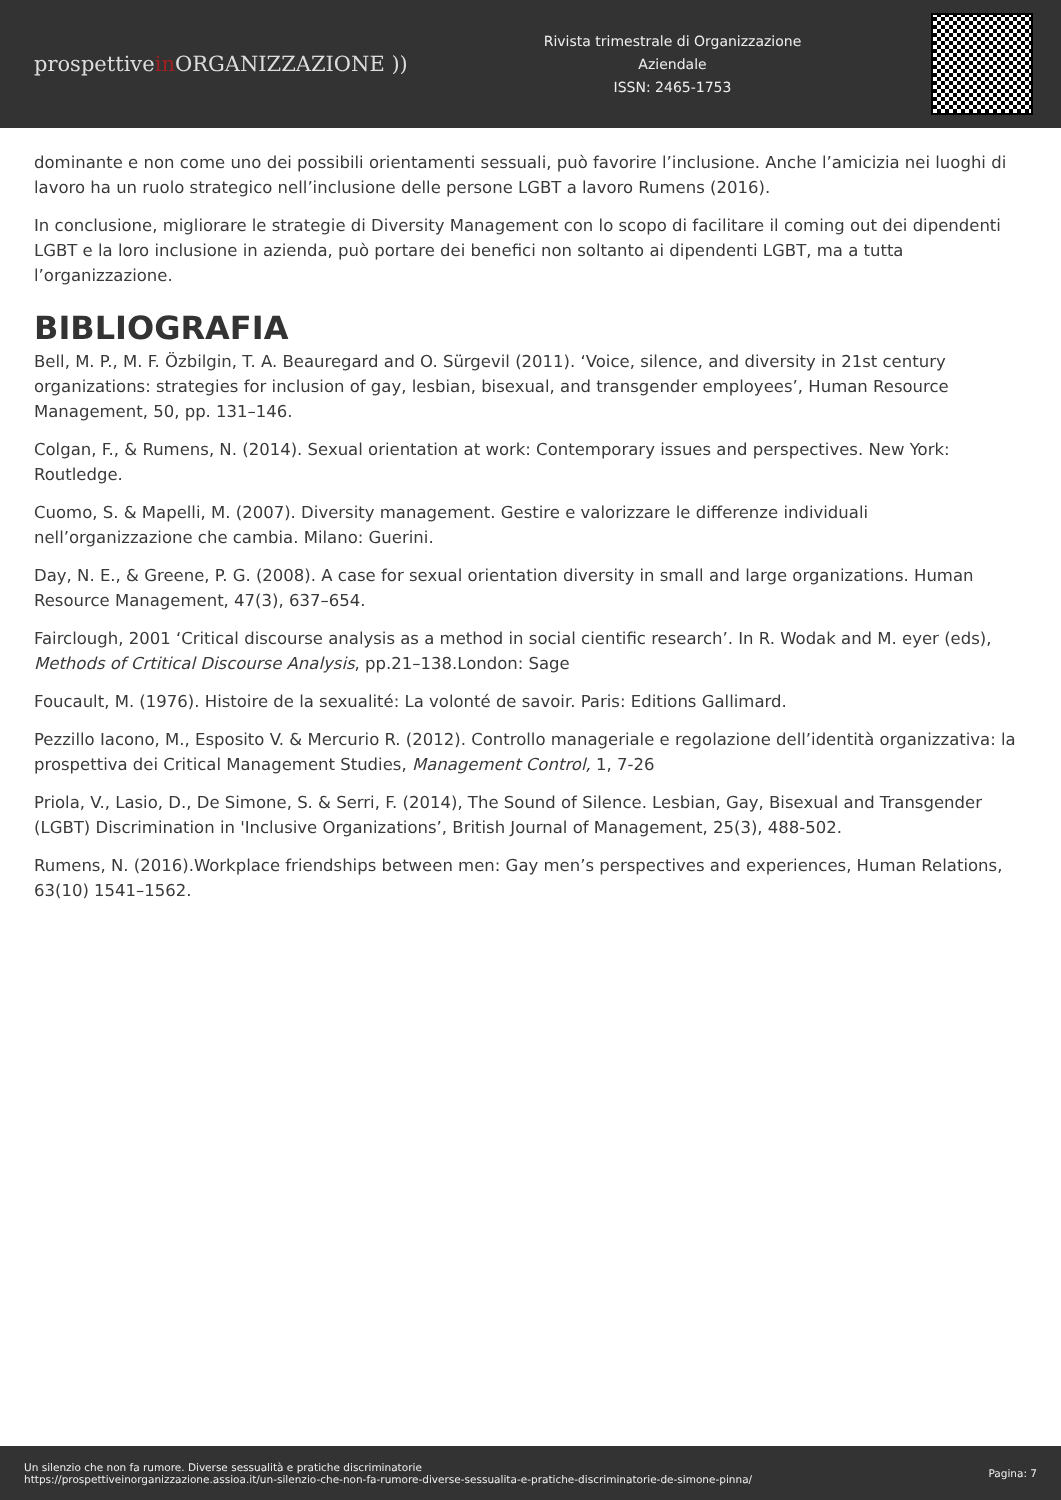prospettivein ORGANIZZAZIONE ))
Rivista trimestrale di Organizzazione
Aziendale
ISSN: 2465-1753
dominante e non come uno dei possibili orientamenti sessuali, può favorire l’inclusione. Anche l’amicizia nei luoghi di lavoro ha un ruolo strategico nell’inclusione delle persone LGBT a lavoro Rumens (2016).
In conclusione, migliorare le strategie di Diversity Management con lo scopo di facilitare il coming out dei dipendenti LGBT e la loro inclusione in azienda, può portare dei benefici non soltanto ai dipendenti LGBT, ma a tutta l’organizzazione.
BIBLIOGRAFIA
Bell, M. P., M. F. Özbilgin, T. A. Beauregard and O. Sürgevil (2011). ‘Voice, silence, and diversity in 21st century organizations: strategies for inclusion of gay, lesbian, bisexual, and transgender employees’, Human Resource Management, 50, pp. 131–146.
Colgan, F., & Rumens, N. (2014). Sexual orientation at work: Contemporary issues and perspectives. New York: Routledge.
Cuomo, S. & Mapelli, M. (2007). Diversity management. Gestire e valorizzare le differenze individuali nell’organizzazione che cambia. Milano: Guerini.
Day, N. E., & Greene, P. G. (2008). A case for sexual orientation diversity in small and large organizations. Human Resource Management, 47(3), 637–654.
Fairclough, 2001 ‘Critical discourse analysis as a method in social cientific research’. In R. Wodak and M. eyer (eds), Methods of Crtitical Discourse Analysis, pp.21–138.London: Sage
Foucault, M. (1976). Histoire de la sexualité: La volonté de savoir. Paris: Editions Gallimard.
Pezzillo Iacono, M., Esposito V. & Mercurio R. (2012). Controllo manageriale e regolazione dell’identità organizzativa: la prospettiva dei Critical Management Studies, Management Control, 1, 7-26
Priola, V., Lasio, D., De Simone, S. & Serri, F. (2014), The Sound of Silence. Lesbian, Gay, Bisexual and Transgender (LGBT) Discrimination in 'Inclusive Organizations’, British Journal of Management, 25(3), 488-502.
Rumens, N. (2016).Workplace friendships between men: Gay men’s perspectives and experiences, Human Relations, 63(10) 1541–1562.
Un silenzio che non fa rumore. Diverse sessualità e pratiche discriminatorie
https://prospettiveinorganizzazione.assioa.it/un-silenzio-che-non-fa-rumore-diverse-sessualita-e-pratiche-discriminatorie-de-simone-pinna/
Pagina: 7